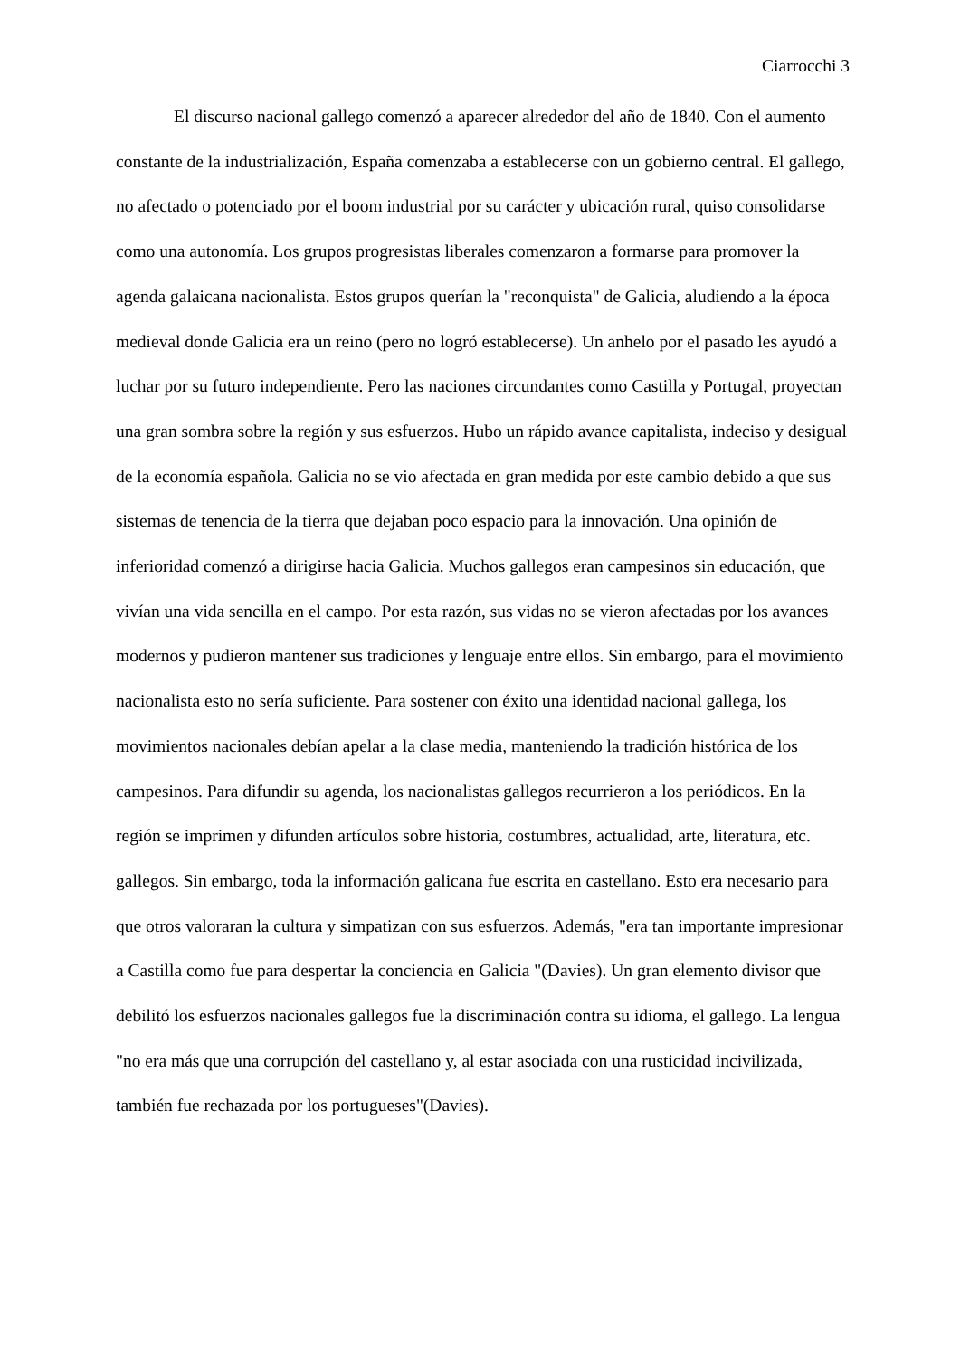Ciarrocchi 3
El discurso nacional gallego comenzó a aparecer alrededor del año de 1840. Con el aumento constante de la industrialización, España comenzaba a establecerse con un gobierno central. El gallego, no afectado o potenciado por el boom industrial por su carácter y ubicación rural, quiso consolidarse como una autonomía. Los grupos progresistas liberales comenzaron a formarse para promover la agenda galaicana nacionalista. Estos grupos querían la "reconquista" de Galicia, aludiendo a la época medieval donde Galicia era un reino (pero no logró establecerse). Un anhelo por el pasado les ayudó a luchar por su futuro independiente. Pero las naciones circundantes como Castilla y Portugal, proyectan una gran sombra sobre la región y sus esfuerzos. Hubo un rápido avance capitalista, indeciso y desigual de la economía española. Galicia no se vio afectada en gran medida por este cambio debido a que sus sistemas de tenencia de la tierra que dejaban poco espacio para la innovación. Una opinión de inferioridad comenzó a dirigirse hacia Galicia. Muchos gallegos eran campesinos sin educación, que vivían una vida sencilla en el campo. Por esta razón, sus vidas no se vieron afectadas por los avances modernos y pudieron mantener sus tradiciones y lenguaje entre ellos. Sin embargo, para el movimiento nacionalista esto no sería suficiente. Para sostener con éxito una identidad nacional gallega, los movimientos nacionales debían apelar a la clase media, manteniendo la tradición histórica de los campesinos. Para difundir su agenda, los nacionalistas gallegos recurrieron a los periódicos. En la región se imprimen y difunden artículos sobre historia, costumbres, actualidad, arte, literatura, etc. gallegos. Sin embargo, toda la información galicana fue escrita en castellano. Esto era necesario para que otros valoraran la cultura y simpatizan con sus esfuerzos. Además, "era tan importante impresionar a Castilla como fue para despertar la conciencia en Galicia "(Davies). Un gran elemento divisor que debilitó los esfuerzos nacionales gallegos fue la discriminación contra su idioma, el gallego. La lengua "no era más que una corrupción del castellano y, al estar asociada con una rusticidad incivilizada, también fue rechazada por los portugueses"(Davies).